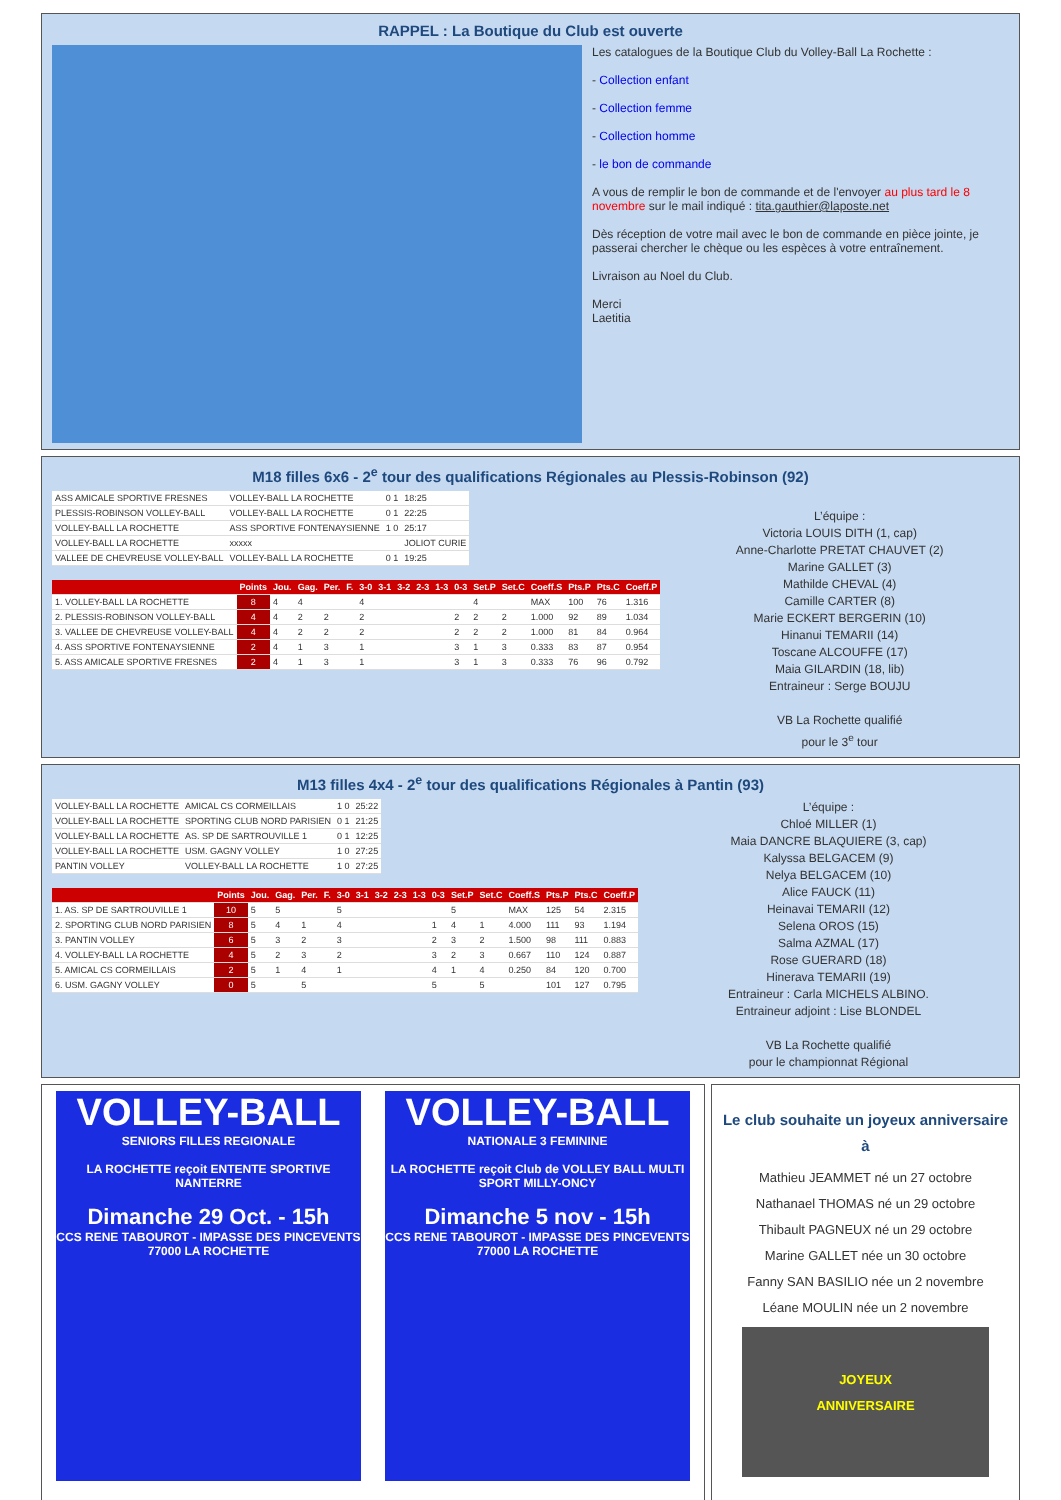RAPPEL : La Boutique du Club est ouverte
Les catalogues de la Boutique Club du Volley-Ball La Rochette :
- Collection enfant
- Collection femme
- Collection homme
- le bon de commande
A vous de remplir le bon de commande et de l'envoyer au plus tard le 8 novembre sur le mail indiqué : tita.gauthier@laposte.net
Dès réception de votre mail avec le bon de commande en pièce jointe, je passerai chercher le chèque ou les espèces à votre entraînement.
Livraison au Noel du Club.
Merci
Laetitia
M18 filles 6x6 - 2<sup>e</sup> tour des qualifications Régionales au Plessis-Robinson (92)
| ASS AMICALE SPORTIVE FRESNES | VOLLEY-BALL LA ROCHETTE | 0 1 | 18:25 |
| PLESSIS-ROBINSON VOLLEY-BALL | VOLLEY-BALL LA ROCHETTE | 0 1 | 22:25 |
| VOLLEY-BALL LA ROCHETTE | ASS SPORTIVE FONTENAYSIENNE | 1 0 | 25:17 |
| VOLLEY-BALL LA ROCHETTE | xxxxx | | JOLIOT CURIE |
| VALLEE DE CHEVREUSE VOLLEY-BALL | VOLLEY-BALL LA ROCHETTE | 0 1 | 19:25 |
| | Points | Jou. | Gag. | Per. | F. | 3-0 | 3-1 | 3-2 | 2-3 | 1-3 | 0-3 | Set.P | Set.C | Coeff.S | Pts.P | Pts.C | Coeff.P |
| --- | --- | --- | --- | --- | --- | --- | --- | --- | --- | --- | --- | --- | --- | --- | --- | --- | --- |
| 1. VOLLEY-BALL LA ROCHETTE | 8 | 4 | 4 | | | 4 | | | | | | 4 | | MAX | 100 | 76 | 1.316 |
| 2. PLESSIS-ROBINSON VOLLEY-BALL | 4 | 4 | 2 | 2 | | 2 | | | | | 2 | 2 | 2 | 1.000 | 92 | 89 | 1.034 |
| 3. VALLEE DE CHEVREUSE VOLLEY-BALL | 4 | 4 | 2 | 2 | | 2 | | | | | 2 | 2 | 2 | 1.000 | 81 | 84 | 0.964 |
| 4. ASS SPORTIVE FONTENAYSIENNE | 2 | 4 | 1 | 3 | | 1 | | | | | 3 | 1 | 3 | 0.333 | 83 | 87 | 0.954 |
| 5. ASS AMICALE SPORTIVE FRESNES | 2 | 4 | 1 | 3 | | 1 | | | | | 3 | 1 | 3 | 0.333 | 76 | 96 | 0.792 |
L’équipe :
Victoria LOUIS DITH (1, cap)
Anne-Charlotte PRETAT CHAUVET (2)
Marine GALLET (3)
Mathilde CHEVAL (4)
Camille CARTER (8)
Marie ECKERT BERGERIN (10)
Hinanui TEMARII (14)
Toscane ALCOUFFE (17)
Maia GILARDIN (18, lib)
Entraineur : Serge BOUJU
VB La Rochette qualifié
pour le 3<sup>e</sup> tour
M13 filles 4x4 - 2<sup>e</sup> tour des qualifications Régionales à Pantin (93)
| VOLLEY-BALL LA ROCHETTE | AMICAL CS CORMEILLAIS | 1 0 | 25:22 |
| VOLLEY-BALL LA ROCHETTE | SPORTING CLUB NORD PARISIEN | 0 1 | 21:25 |
| VOLLEY-BALL LA ROCHETTE | AS. SP DE SARTROUVILLE 1 | 0 1 | 12:25 |
| VOLLEY-BALL LA ROCHETTE | USM. GAGNY VOLLEY | 1 0 | 27:25 |
| PANTIN VOLLEY | VOLLEY-BALL LA ROCHETTE | 1 0 | 27:25 |
| | Points | Jou. | Gag. | Per. | F. | 3-0 | 3-1 | 3-2 | 2-3 | 1-3 | 0-3 | Set.P | Set.C | Coeff.S | Pts.P | Pts.C | Coeff.P |
| --- | --- | --- | --- | --- | --- | --- | --- | --- | --- | --- | --- | --- | --- | --- | --- | --- | --- |
| 1. AS. SP DE SARTROUVILLE 1 | 10 | 5 | 5 | | | 5 | | | | | | 5 | | MAX | 125 | 54 | 2.315 |
| 2. SPORTING CLUB NORD PARISIEN | 8 | 5 | 4 | 1 | | 4 | | | | | 1 | 4 | 1 | 4.000 | 111 | 93 | 1.194 |
| 3. PANTIN VOLLEY | 6 | 5 | 3 | 2 | | 3 | | | | | 2 | 3 | 2 | 1.500 | 98 | 111 | 0.883 |
| 4. VOLLEY-BALL LA ROCHETTE | 4 | 5 | 2 | 3 | | 2 | | | | | 3 | 2 | 3 | 0.667 | 110 | 124 | 0.887 |
| 5. AMICAL CS CORMEILLAIS | 2 | 5 | 1 | 4 | | 1 | | | | | 4 | 1 | 4 | 0.250 | 84 | 120 | 0.700 |
| 6. USM. GAGNY VOLLEY | 0 | 5 | | 5 | | | | | | | 5 | | 5 | | 101 | 127 | 0.795 |
L’équipe :
Chloé MILLER (1)
Maia DANCRE BLAQUIERE (3, cap)
Kalyssa BELGACEM (9)
Nelya BELGACEM (10)
Alice FAUCK (11)
Heinavai TEMARII (12)
Selena OROS (15)
Salma AZMAL (17)
Rose GUERARD (18)
Hinerava TEMARII (19)
Entraineur : Carla MICHELS ALBINO.
Entraineur adjoint : Lise BLONDEL
VB La Rochette qualifié
pour le championnat Régional
VOLLEY-BALL
SENIORS FILLES REGIONALE
LA ROCHETTE reçoit ENTENTE SPORTIVE NANTERRE
Dimanche 29 Oct. - 15h
CCS RENE TABOUROT - IMPASSE DES PINCEVENTS
77000 LA ROCHETTE
VOLLEY-BALL
NATIONALE 3 FEMININE
LA ROCHETTE reçoit Club de VOLLEY BALL MULTI SPORT MILLY-ONCY
Dimanche 5 nov - 15h
CCS RENE TABOUROT - IMPASSE DES PINCEVENTS
77000 LA ROCHETTE
Le club souhaite un joyeux anniversaire à
Mathieu JEAMMET né un 27 octobre
Nathanael THOMAS né un 29 octobre
Thibault PAGNEUX né un 29 octobre
Marine GALLET née un 30 octobre
Fanny SAN BASILIO née un 2 novembre
Léane MOULIN née un 2 novembre
JOYEUX
ANNIVERSAIRE